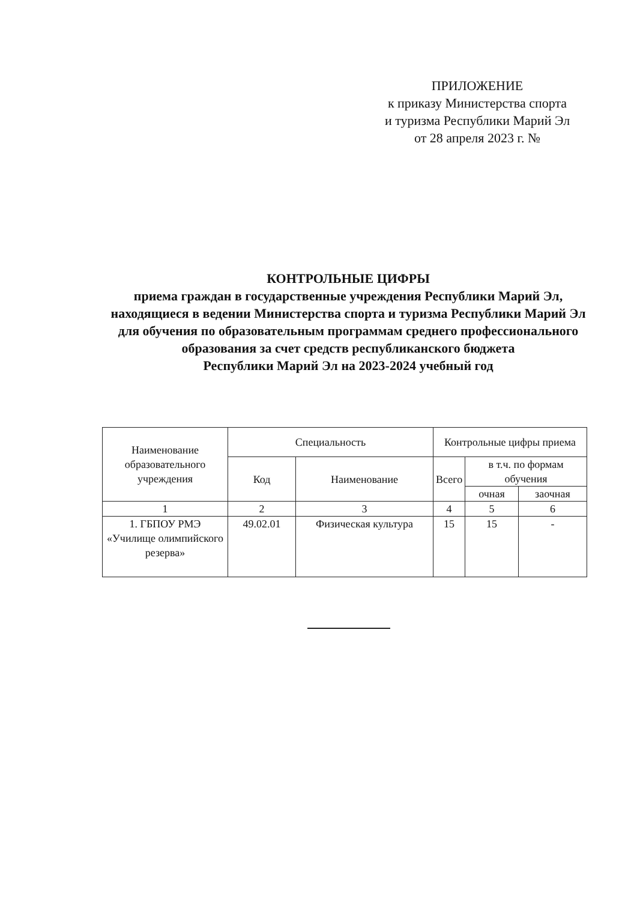ПРИЛОЖЕНИЕ
к приказу Министерства спорта
и туризма Республики Марий Эл
от 28 апреля 2023 г. №
КОНТРОЛЬНЫЕ ЦИФРЫ
приема граждан в государственные учреждения Республики Марий Эл, находящиеся в ведении Министерства спорта и туризма Республики Марий Эл для обучения по образовательным программам среднего профессионального образования за счет средств республиканского бюджета
Республики Марий Эл на 2023-2024 учебный год
| Наименование образовательного учреждения | Специальность | | Контрольные цифры приема | | |
| --- | --- | --- | --- | --- | --- |
| | Код | Наименование | Всего | в т.ч. по формам обучения | |
| | | | | очная | заочная |
| 1 | 2 | 3 | 4 | 5 | 6 |
| 1. ГБПОУ РМЭ «Училище олимпийского резерва» | 49.02.01 | Физическая культура | 15 | 15 | - |